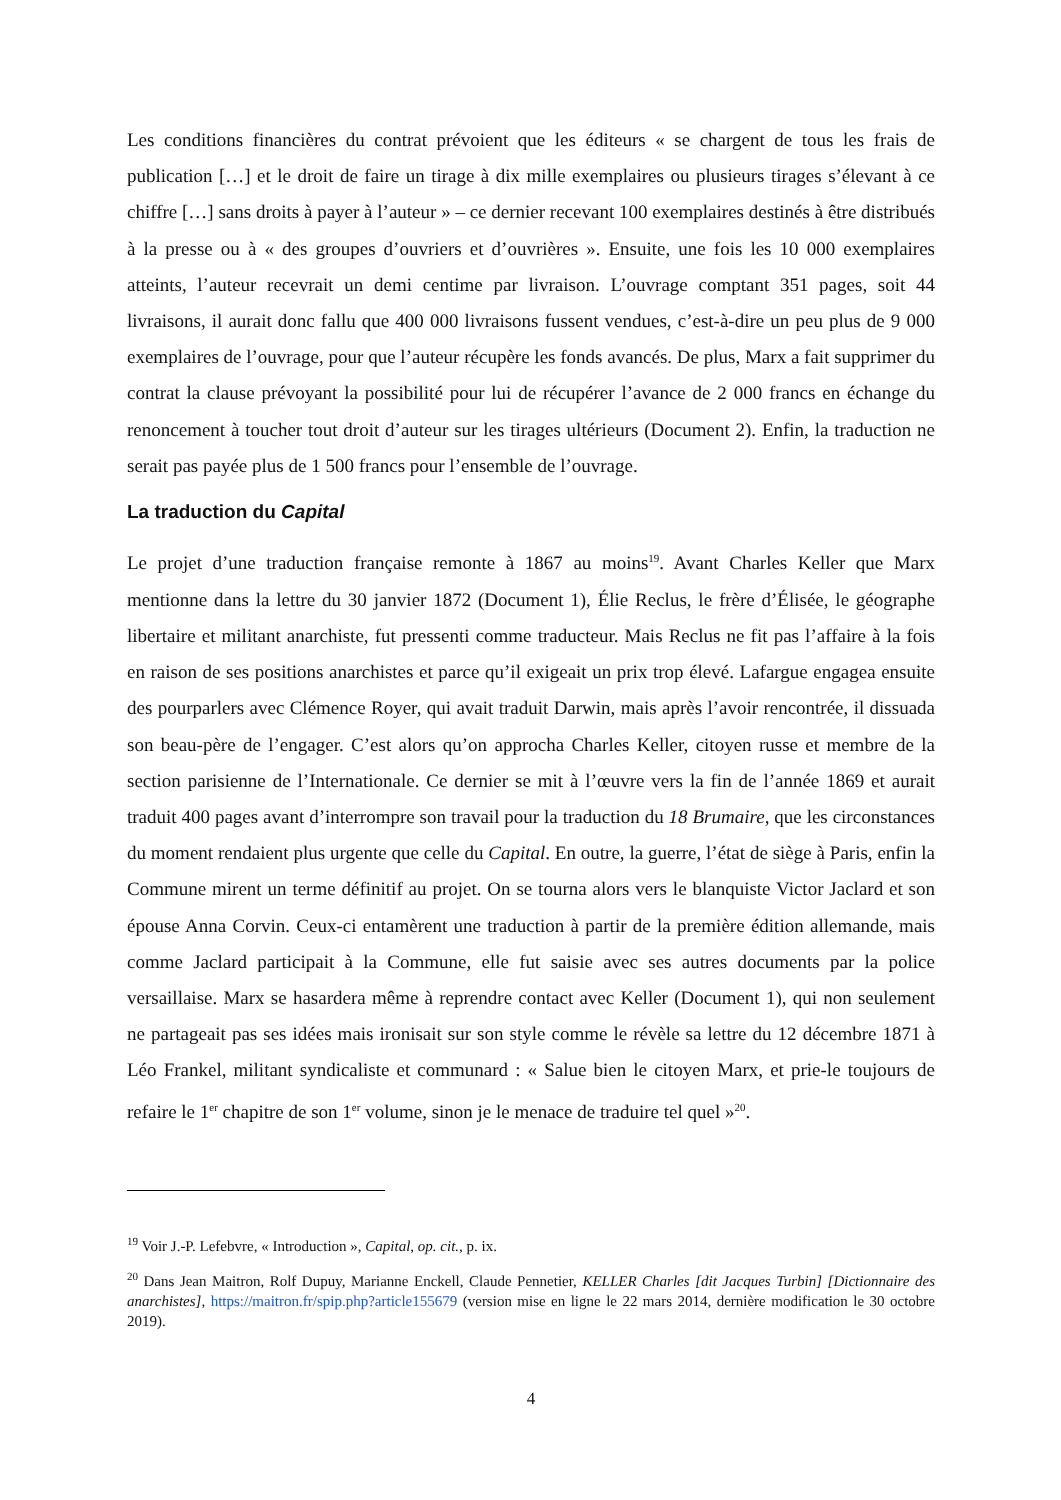Les conditions financières du contrat prévoient que les éditeurs « se chargent de tous les frais de publication […] et le droit de faire un tirage à dix mille exemplaires ou plusieurs tirages s’élevant à ce chiffre […] sans droits à payer à l’auteur » – ce dernier recevant 100 exemplaires destinés à être distribués à la presse ou à « des groupes d’ouvriers et d’ouvrières ». Ensuite, une fois les 10 000 exemplaires atteints, l’auteur recevrait un demi centime par livraison. L’ouvrage comptant 351 pages, soit 44 livraisons, il aurait donc fallu que 400 000 livraisons fussent vendues, c’est-à-dire un peu plus de 9 000 exemplaires de l’ouvrage, pour que l’auteur récupère les fonds avancés. De plus, Marx a fait supprimer du contrat la clause prévoyant la possibilité pour lui de récupérer l’avance de 2 000 francs en échange du renoncement à toucher tout droit d’auteur sur les tirages ultérieurs (Document 2). Enfin, la traduction ne serait pas payée plus de 1 500 francs pour l’ensemble de l’ouvrage.
La traduction du Capital
Le projet d’une traduction française remonte à 1867 au moins<sup>19</sup>. Avant Charles Keller que Marx mentionne dans la lettre du 30 janvier 1872 (Document 1), Élie Reclus, le frère d’Élisée, le géographe libertaire et militant anarchiste, fut pressenti comme traducteur. Mais Reclus ne fit pas l’affaire à la fois en raison de ses positions anarchistes et parce qu’il exigeait un prix trop élevé. Lafargue engagea ensuite des pourparlers avec Clémence Royer, qui avait traduit Darwin, mais après l’avoir rencontrée, il dissuada son beau-père de l’engager. C’est alors qu’on approcha Charles Keller, citoyen russe et membre de la section parisienne de l’Internationale. Ce dernier se mit à l’œuvre vers la fin de l’année 1869 et aurait traduit 400 pages avant d’interrompre son travail pour la traduction du 18 Brumaire, que les circonstances du moment rendaient plus urgente que celle du Capital. En outre, la guerre, l’état de siège à Paris, enfin la Commune mirent un terme définitif au projet. On se tourna alors vers le blanquiste Victor Jaclard et son épouse Anna Corvin. Ceux-ci entamèrent une traduction à partir de la première édition allemande, mais comme Jaclard participait à la Commune, elle fut saisie avec ses autres documents par la police versaillaise. Marx se hasardera même à reprendre contact avec Keller (Document 1), qui non seulement ne partageait pas ses idées mais ironisait sur son style comme le révèle sa lettre du 12 décembre 1871 à Léo Frankel, militant syndicaliste et communard : « Salue bien le citoyen Marx, et prie-le toujours de refaire le 1<sup>er</sup> chapitre de son 1<sup>er</sup> volume, sinon je le menace de traduire tel quel »<sup>20</sup>.
<sup>19</sup> Voir J.-P. Lefebvre, « Introduction », Capital, op. cit., p. ix.
<sup>20</sup> Dans Jean Maitron, Rolf Dupuy, Marianne Enckell, Claude Pennetier, KELLER Charles [dit Jacques Turbin] [Dictionnaire des anarchistes], https://maitron.fr/spip.php?article155679 (version mise en ligne le 22 mars 2014, dernière modification le 30 octobre 2019).
4